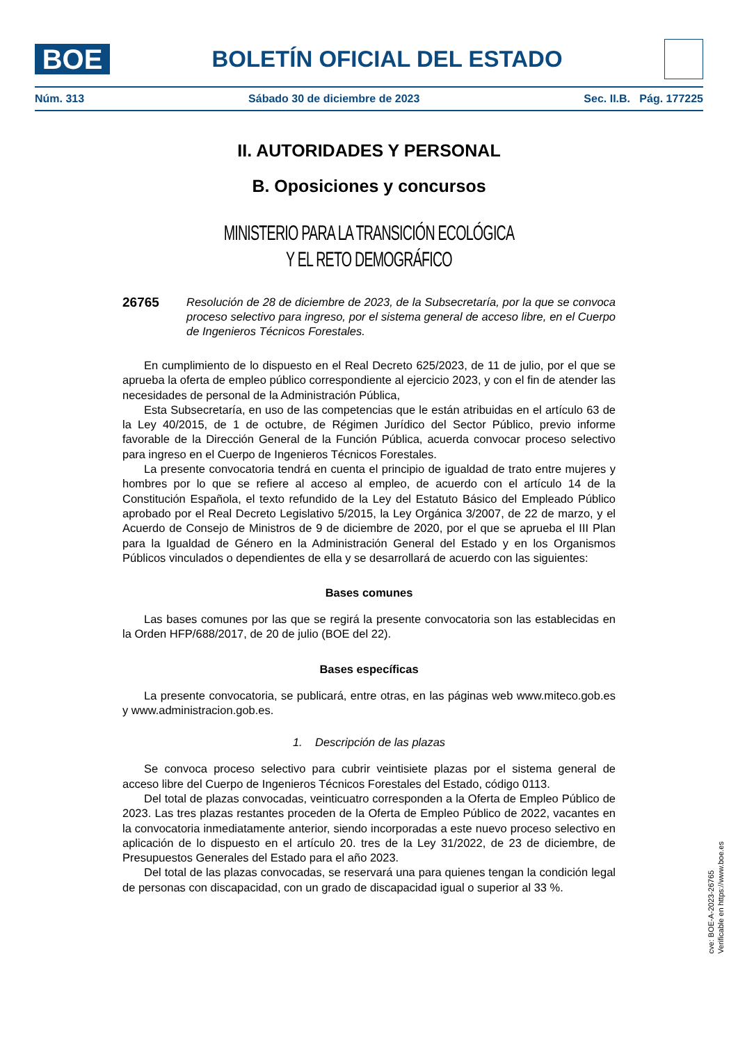BOE
BOLETÍN OFICIAL DEL ESTADO
Núm. 313 Sábado 30 de diciembre de 2023 Sec. II.B. Pág. 177225
II. AUTORIDADES Y PERSONAL
B. Oposiciones y concursos
MINISTERIO PARA LA TRANSICIÓN ECOLÓGICA
Y EL RETO DEMOGRÁFICO
26765 Resolución de 28 de diciembre de 2023, de la Subsecretaría, por la que se convoca proceso selectivo para ingreso, por el sistema general de acceso libre, en el Cuerpo de Ingenieros Técnicos Forestales.
En cumplimiento de lo dispuesto en el Real Decreto 625/2023, de 11 de julio, por el que se aprueba la oferta de empleo público correspondiente al ejercicio 2023, y con el fin de atender las necesidades de personal de la Administración Pública,
Esta Subsecretaría, en uso de las competencias que le están atribuidas en el artículo 63 de la Ley 40/2015, de 1 de octubre, de Régimen Jurídico del Sector Público, previo informe favorable de la Dirección General de la Función Pública, acuerda convocar proceso selectivo para ingreso en el Cuerpo de Ingenieros Técnicos Forestales.
La presente convocatoria tendrá en cuenta el principio de igualdad de trato entre mujeres y hombres por lo que se refiere al acceso al empleo, de acuerdo con el artículo 14 de la Constitución Española, el texto refundido de la Ley del Estatuto Básico del Empleado Público aprobado por el Real Decreto Legislativo 5/2015, la Ley Orgánica 3/2007, de 22 de marzo, y el Acuerdo de Consejo de Ministros de 9 de diciembre de 2020, por el que se aprueba el III Plan para la Igualdad de Género en la Administración General del Estado y en los Organismos Públicos vinculados o dependientes de ella y se desarrollará de acuerdo con las siguientes:
Bases comunes
Las bases comunes por las que se regirá la presente convocatoria son las establecidas en la Orden HFP/688/2017, de 20 de julio (BOE del 22).
Bases específicas
La presente convocatoria, se publicará, entre otras, en las páginas web www.miteco.gob.es y www.administracion.gob.es.
1. Descripción de las plazas
Se convoca proceso selectivo para cubrir veintisiete plazas por el sistema general de acceso libre del Cuerpo de Ingenieros Técnicos Forestales del Estado, código 0113.
Del total de plazas convocadas, veinticuatro corresponden a la Oferta de Empleo Público de 2023. Las tres plazas restantes proceden de la Oferta de Empleo Público de 2022, vacantes en la convocatoria inmediatamente anterior, siendo incorporadas a este nuevo proceso selectivo en aplicación de lo dispuesto en el artículo 20. tres de la Ley 31/2022, de 23 de diciembre, de Presupuestos Generales del Estado para el año 2023.
Del total de las plazas convocadas, se reservará una para quienes tengan la condición legal de personas con discapacidad, con un grado de discapacidad igual o superior al 33 %.
cve: BOE-A-2023-26765
Verificable en https://www.boe.es